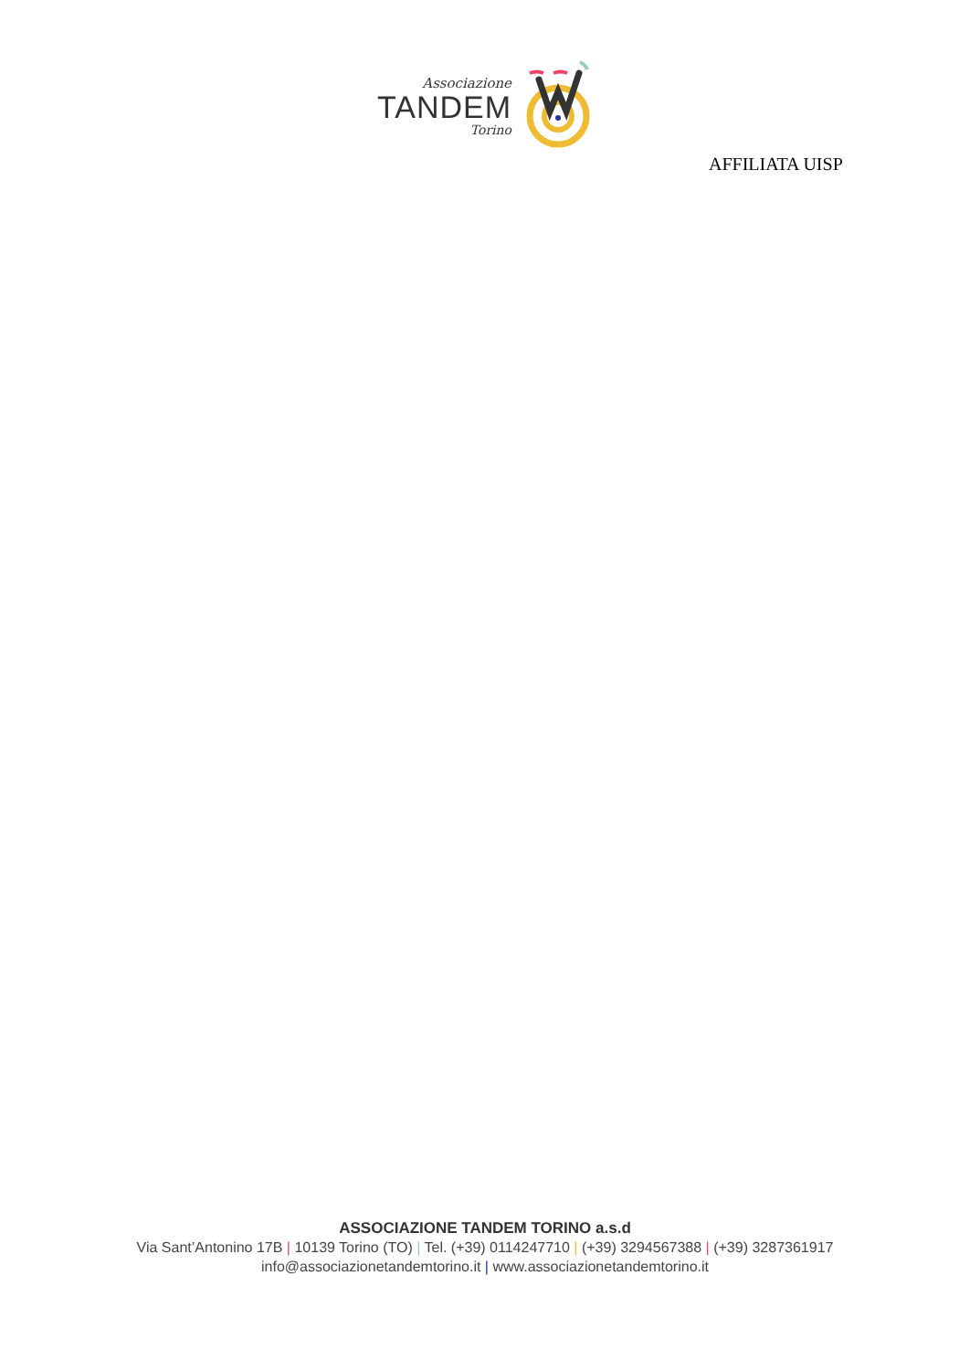Associazione
TANDEM
Torino
AFFILIATA UISP
ASSOCIAZIONE TANDEM TORINO a.s.d
Via Sant’Antonino 17B | 10139 Torino (TO) | Tel. (+39) 0114247710 | (+39) 3294567388 | (+39) 3287361917
info@associazionetandemtorino.it | www.associazionetandemtorino.it